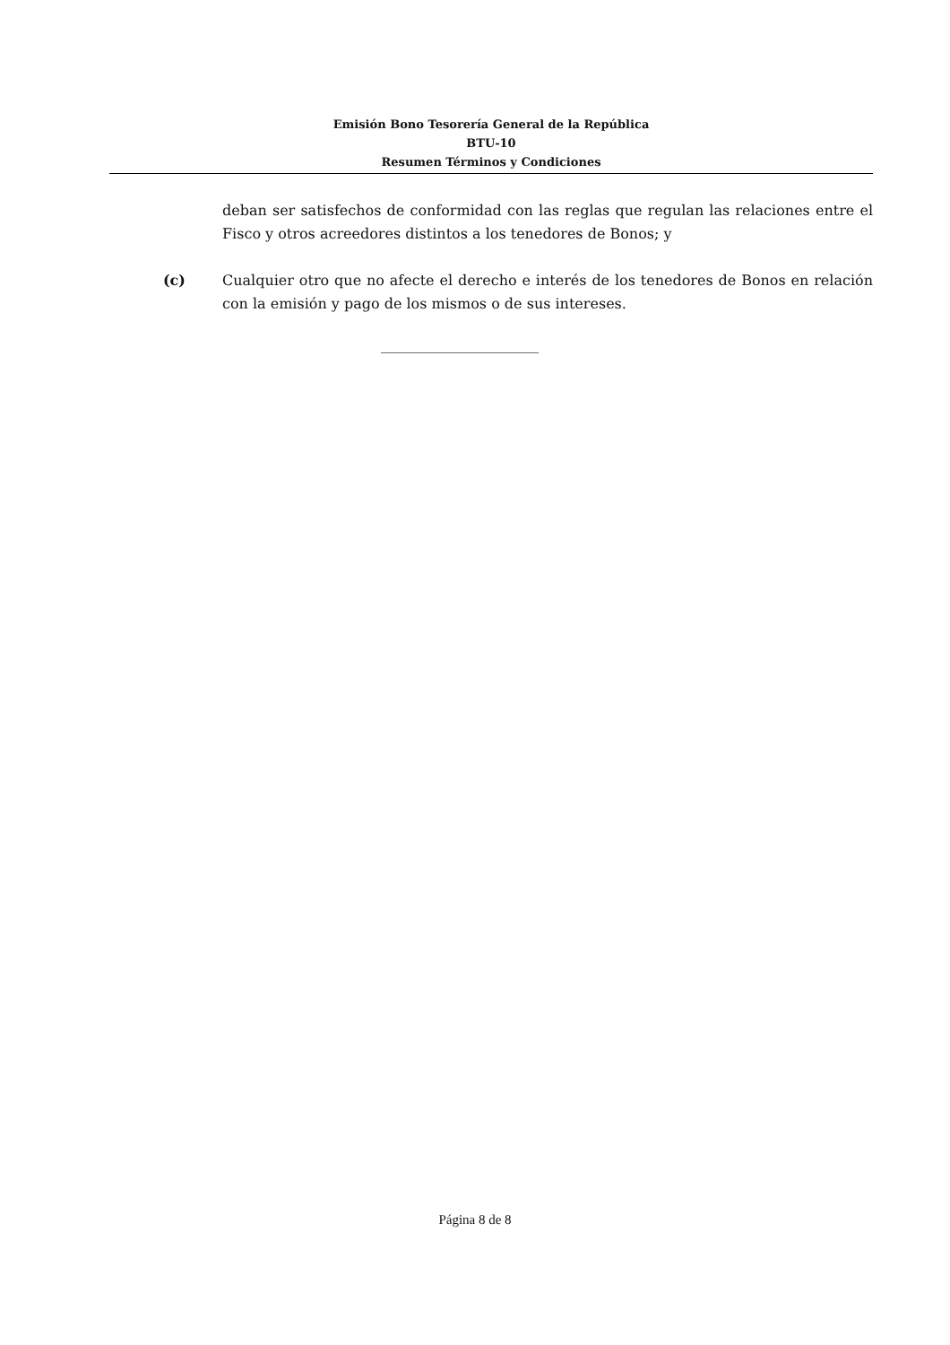Emisión Bono Tesorería General de la República
BTU-10
Resumen Términos y Condiciones
deban ser satisfechos de conformidad con las reglas que regulan las relaciones entre el Fisco y otros acreedores distintos a los tenedores de Bonos; y
(c) Cualquier otro que no afecte el derecho e interés de los tenedores de Bonos en relación con la emisión y pago de los mismos o de sus intereses.
______________________
Página 8 de 8